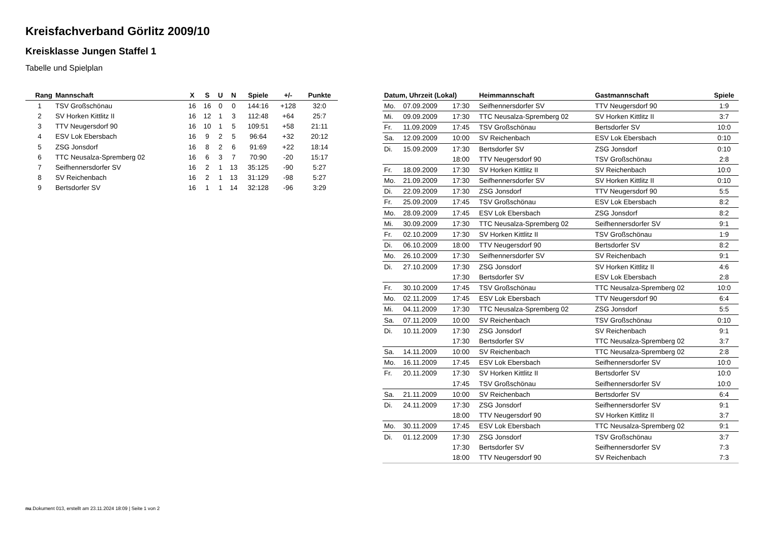Kreisfachverband Görlitz 2009/10
Kreisklasse Jungen Staffel 1
Tabelle und Spielplan
| Rang | Mannschaft | X | S | U | N | Spiele | +/- | Punkte |
| --- | --- | --- | --- | --- | --- | --- | --- | --- |
| 1 | TSV Großschönau | 16 | 16 | 0 | 0 | 144:16 | +128 | 32:0 |
| 2 | SV Horken Kittlitz II | 16 | 12 | 1 | 3 | 112:48 | +64 | 25:7 |
| 3 | TTV Neugersdorf 90 | 16 | 10 | 1 | 5 | 109:51 | +58 | 21:11 |
| 4 | ESV Lok Ebersbach | 16 | 9 | 2 | 5 | 96:64 | +32 | 20:12 |
| 5 | ZSG Jonsdorf | 16 | 8 | 2 | 6 | 91:69 | +22 | 18:14 |
| 6 | TTC Neusalza-Spremberg 02 | 16 | 6 | 3 | 7 | 70:90 | -20 | 15:17 |
| 7 | Seifhennersdorfer SV | 16 | 2 | 1 | 13 | 35:125 | -90 | 5:27 |
| 8 | SV Reichenbach | 16 | 2 | 1 | 13 | 31:129 | -98 | 5:27 |
| 9 | Bertsdorfer SV | 16 | 1 | 1 | 14 | 32:128 | -96 | 3:29 |
| Datum, Uhrzeit (Lokal) | | | Heimmannschaft | Gastmannschaft | Spiele |
| --- | --- | --- | --- | --- | --- |
| Mo. | 07.09.2009 | 17:30 | Seifhennersdorfer SV | TTV Neugersdorf 90 | 1:9 |
| Mi. | 09.09.2009 | 17:30 | TTC Neusalza-Spremberg 02 | SV Horken Kittlitz II | 3:7 |
| Fr. | 11.09.2009 | 17:45 | TSV Großschönau | Bertsdorfer SV | 10:0 |
| Sa. | 12.09.2009 | 10:00 | SV Reichenbach | ESV Lok Ebersbach | 0:10 |
| Di. | 15.09.2009 | 17:30 | Bertsdorfer SV | ZSG Jonsdorf | 0:10 |
| | | 18:00 | TTV Neugersdorf 90 | TSV Großschönau | 2:8 |
| Fr. | 18.09.2009 | 17:30 | SV Horken Kittlitz II | SV Reichenbach | 10:0 |
| Mo. | 21.09.2009 | 17:30 | Seifhennersdorfer SV | SV Horken Kittlitz II | 0:10 |
| Di. | 22.09.2009 | 17:30 | ZSG Jonsdorf | TTV Neugersdorf 90 | 5:5 |
| Fr. | 25.09.2009 | 17:45 | TSV Großschönau | ESV Lok Ebersbach | 8:2 |
| Mo. | 28.09.2009 | 17:45 | ESV Lok Ebersbach | ZSG Jonsdorf | 8:2 |
| Mi. | 30.09.2009 | 17:30 | TTC Neusalza-Spremberg 02 | Seifhennersdorfer SV | 9:1 |
| Fr. | 02.10.2009 | 17:30 | SV Horken Kittlitz II | TSV Großschönau | 1:9 |
| Di. | 06.10.2009 | 18:00 | TTV Neugersdorf 90 | Bertsdorfer SV | 8:2 |
| Mo. | 26.10.2009 | 17:30 | Seifhennersdorfer SV | SV Reichenbach | 9:1 |
| Di. | 27.10.2009 | 17:30 | ZSG Jonsdorf | SV Horken Kittlitz II | 4:6 |
| | | 17:30 | Bertsdorfer SV | ESV Lok Ebersbach | 2:8 |
| Fr. | 30.10.2009 | 17:45 | TSV Großschönau | TTC Neusalza-Spremberg 02 | 10:0 |
| Mo. | 02.11.2009 | 17:45 | ESV Lok Ebersbach | TTV Neugersdorf 90 | 6:4 |
| Mi. | 04.11.2009 | 17:30 | TTC Neusalza-Spremberg 02 | ZSG Jonsdorf | 5:5 |
| Sa. | 07.11.2009 | 10:00 | SV Reichenbach | TSV Großschönau | 0:10 |
| Di. | 10.11.2009 | 17:30 | ZSG Jonsdorf | SV Reichenbach | 9:1 |
| | | 17:30 | Bertsdorfer SV | TTC Neusalza-Spremberg 02 | 3:7 |
| Sa. | 14.11.2009 | 10:00 | SV Reichenbach | TTC Neusalza-Spremberg 02 | 2:8 |
| Mo. | 16.11.2009 | 17:45 | ESV Lok Ebersbach | Seifhennersdorfer SV | 10:0 |
| Fr. | 20.11.2009 | 17:30 | SV Horken Kittlitz II | Bertsdorfer SV | 10:0 |
| | | 17:45 | TSV Großschönau | Seifhennersdorfer SV | 10:0 |
| Sa. | 21.11.2009 | 10:00 | SV Reichenbach | Bertsdorfer SV | 6:4 |
| Di. | 24.11.2009 | 17:30 | ZSG Jonsdorf | Seifhennersdorfer SV | 9:1 |
| | | 18:00 | TTV Neugersdorf 90 | SV Horken Kittlitz II | 3:7 |
| Mo. | 30.11.2009 | 17:45 | ESV Lok Ebersbach | TTC Neusalza-Spremberg 02 | 9:1 |
| Di. | 01.12.2009 | 17:30 | ZSG Jonsdorf | TSV Großschönau | 3:7 |
| | | 17:30 | Bertsdorfer SV | Seifhennersdorfer SV | 7:3 |
| | | 18:00 | TTV Neugersdorf 90 | SV Reichenbach | 7:3 |
nu.Dokument 013, erstellt am 23.11.2024 18:09 | Seite 1 von 2